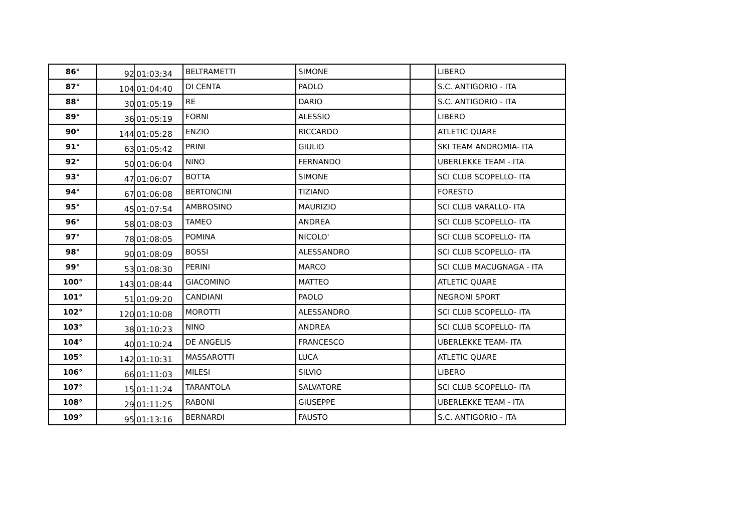| 86° | 92 | 01:03:34 | BELTRAMETTI | SIMONE | | LIBERO |
| 87° | 104 | 01:04:40 | DI CENTA | PAOLO | | S.C. ANTIGORIO - ITA |
| 88° | 30 | 01:05:19 | RE | DARIO | | S.C. ANTIGORIO - ITA |
| 89° | 36 | 01:05:19 | FORNI | ALESSIO | | LIBERO |
| 90° | 144 | 01:05:28 | ENZIO | RICCARDO | | ATLETIC QUARE |
| 91° | 63 | 01:05:42 | PRINI | GIULIO | | SKI TEAM ANDROMIA- ITA |
| 92° | 50 | 01:06:04 | NINO | FERNANDO | | UBERLEKKE TEAM - ITA |
| 93° | 47 | 01:06:07 | BOTTA | SIMONE | | SCI CLUB SCOPELLO- ITA |
| 94° | 67 | 01:06:08 | BERTONCINI | TIZIANO | | FORESTO |
| 95° | 45 | 01:07:54 | AMBROSINO | MAURIZIO | | SCI CLUB VARALLO- ITA |
| 96° | 58 | 01:08:03 | TAMEO | ANDREA | | SCI CLUB SCOPELLO- ITA |
| 97° | 78 | 01:08:05 | POMINA | NICOLO' | | SCI CLUB SCOPELLO- ITA |
| 98° | 90 | 01:08:09 | BOSSI | ALESSANDRO | | SCI CLUB SCOPELLO- ITA |
| 99° | 53 | 01:08:30 | PERINI | MARCO | | SCI CLUB MACUGNAGA - ITA |
| 100° | 143 | 01:08:44 | GIACOMINO | MATTEO | | ATLETIC QUARE |
| 101° | 51 | 01:09:20 | CANDIANI | PAOLO | | NEGRONI SPORT |
| 102° | 120 | 01:10:08 | MOROTTI | ALESSANDRO | | SCI CLUB SCOPELLO- ITA |
| 103° | 38 | 01:10:23 | NINO | ANDREA | | SCI CLUB SCOPELLO- ITA |
| 104° | 40 | 01:10:24 | DE ANGELIS | FRANCESCO | | UBERLEKKE TEAM- ITA |
| 105° | 142 | 01:10:31 | MASSAROTTI | LUCA | | ATLETIC QUARE |
| 106° | 66 | 01:11:03 | MILESI | SILVIO | | LIBERO |
| 107° | 15 | 01:11:24 | TARANTOLA | SALVATORE | | SCI CLUB SCOPELLO- ITA |
| 108° | 29 | 01:11:25 | RABONI | GIUSEPPE | | UBERLEKKE TEAM - ITA |
| 109° | 95 | 01:13:16 | BERNARDI | FAUSTO | | S.C. ANTIGORIO - ITA |